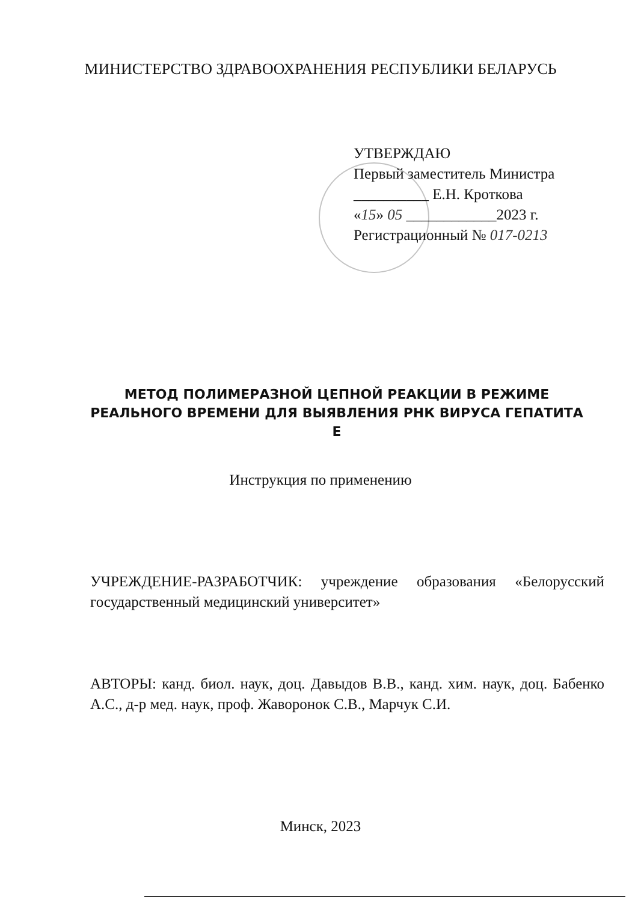МИНИСТЕРСТВО ЗДРАВООХРАНЕНИЯ РЕСПУБЛИКИ БЕЛАРУСЬ
УТВЕРЖДАЮ
Первый заместитель Министра
__________ Е.Н. Кроткова
«15» 05 ____________2023 г.
Регистрационный № 017-0213
МЕТОД ПОЛИМЕРАЗНОЙ ЦЕПНОЙ РЕАКЦИИ В РЕЖИМЕ РЕАЛЬНОГО ВРЕМЕНИ ДЛЯ ВЫЯВЛЕНИЯ РНК ВИРУСА ГЕПАТИТА Е
Инструкция по применению
УЧРЕЖДЕНИЕ-РАЗРАБОТЧИК: учреждение образования «Белорусский государственный медицинский университет»
АВТОРЫ: канд. биол. наук, доц. Давыдов В.В., канд. хим. наук, доц. Бабенко А.С., д-р мед. наук, проф. Жаворонок С.В., Марчук С.И.
Минск, 2023